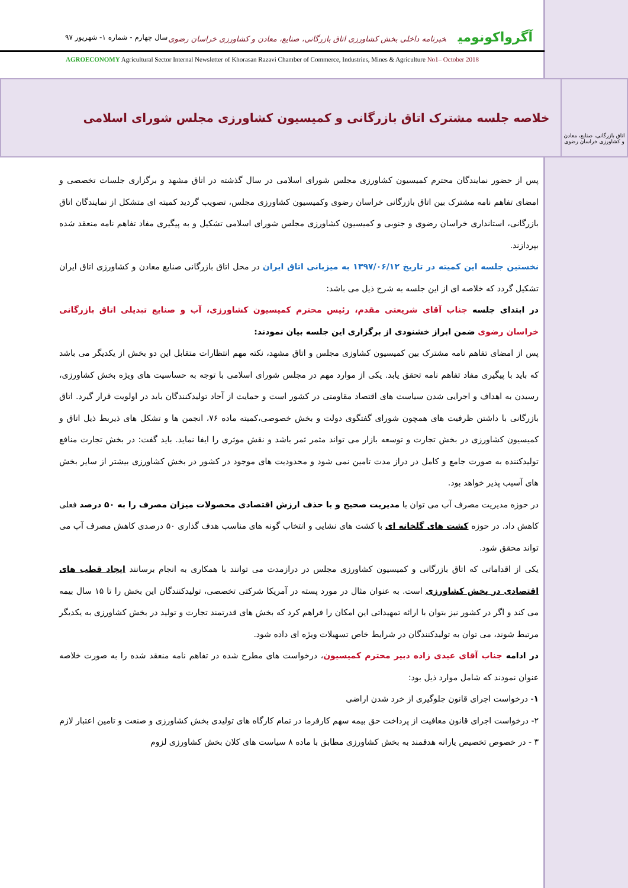آگرواکونومی خبرنامه داخلی بخش کشاورزی اتاق بازرگانی، صنایع، معادن و کشاورزی خراسان رضوی
سال چهارم - شماره ۱- شهریور ۹۷
AGROECONOMY Agricultural Sector Internal Newsletter of Khorasan Razavi Chamber of Commerce, Industries, Mines & Agriculture No1– October 2018
اتاق بازرگانی، صنایع، معادن و کشاورزی خراسان رضوی
خلاصه جلسه مشترک اتاق بازرگانی و کمیسیون کشاورزی مجلس شورای اسلامی
پس از حضور نمایندگان محترم کمیسیون کشاورزی مجلس شورای اسلامی در سال گذشته در اتاق مشهد و برگزاری جلسات تخصصی و امضای تفاهم نامه مشترک بین اتاق بازرگانی خراسان رضوی وکمیسیون کشاورزی مجلس، تصویب گردید کمیته ای متشکل از نمایندگان اتاق بازرگانی، استانداری خراسان رضوی و جنوبی و کمیسیون کشاورزی مجلس شورای اسلامی تشکیل و به پیگیری مفاد تفاهم نامه منعقد شده بپردازند.
نخستین جلسه این کمیته در تاریخ ۱۳۹۷/۰۶/۱۲ به میزبانی اتاق ایران در محل اتاق بازرگانی صنایع معادن و کشاورزی اتاق ایران تشکیل گردد که خلاصه ای از این جلسه به شرح ذیل می باشد:
در ابتدای جلسه جناب آقای شریعتی مقدم، رئیس محترم کمیسیون کشاورزی، آب و صنایع تبدیلی اتاق بازرگانی خراسان رضوی ضمن ابراز خشنودی از برگزاری این جلسه بیان نمودند:
پس از امضای تفاهم نامه مشترک بین کمیسیون کشاوزی مجلس و اتاق مشهد، نکته مهم انتظارات متقابل این دو بخش از یکدیگر می باشد که باید با پیگیری مفاد تفاهم نامه تحقق یابد. یکی از موارد مهم در مجلس شورای اسلامی با توجه به حساسیت های ویژه بخش کشاورزی، رسیدن به اهداف و اجرایی شدن سیاست های اقتصاد مقاومتی در کشور است و حمایت از آحاد تولیدکنندگان باید در اولویت قرار گیرد. اتاق بازرگانی با داشتن ظرفیت های همچون شورای گفتگوی دولت و بخش خصوصی،کمیته ماده ۷۶، انجمن ها و تشکل های ذیربط ذیل اتاق و کمیسیون کشاورزی در بخش تجارت و توسعه بازار می تواند مثمر ثمر باشد و نقش موثری را ایفا نماید. باید گفت: در بخش تجارت منافع تولیدکننده به صورت جامع و کامل در دراز مدت تامین نمی شود و محدودیت های موجود در کشور در بخش کشاورزی بیشتر از سایر بخش های آسیب پذیر خواهد بود.
در حوزه مدیریت مصرف آب می توان با مدیریت صحیح و با حذف ارزش اقتصادی محصولات میزان مصرف را به ۵۰ درصد فعلی کاهش داد. در حوزه کشت های گلخانه ای با کشت های نشایی و انتخاب گونه های مناسب هدف گذاری ۵۰ درصدی کاهش مصرف آب می تواند محقق شود.
یکی از اقداماتی که اتاق بازرگانی و کمیسیون کشاورزی مجلس در درازمدت می توانند با همکاری به انجام برسانند ایجاد قطب های اقتصادی در بخش کشاورزی است. به عنوان مثال در مورد پسته در آمریکا شرکتی تخصصی، تولیدکنندگان این بخش را تا ۱۵ سال بیمه می کند و اگر در کشور نیز بتوان با ارائه تمهیداتی این امکان را فراهم کرد که بخش های قدرتمند تجارت و تولید در بخش کشاورزی به یکدیگر مرتبط شوند، می توان به تولیدکنندگان در شرایط خاص تسهیلات ویژه ای داده شود.
در ادامه جناب آقای عیدی زاده دبیر محترم کمیسیون، درخواست های مطرح شده در تفاهم نامه منعقد شده را به صورت خلاصه عنوان نمودند که شامل موارد ذیل بود:
۱- درخواست اجرای قانون جلوگیری از خرد شدن اراضی
۲- درخواست اجرای قانون معافیت از پرداخت حق بیمه سهم کارفرما در تمام کارگاه های تولیدی بخش کشاورزی و صنعت و تامین اعتبار لازم
۳ - در خصوص تخصیص یارانه هدفمند به بخش کشاورزی مطابق با ماده ۸ سیاست های کلان بخش کشاورزی لزوم